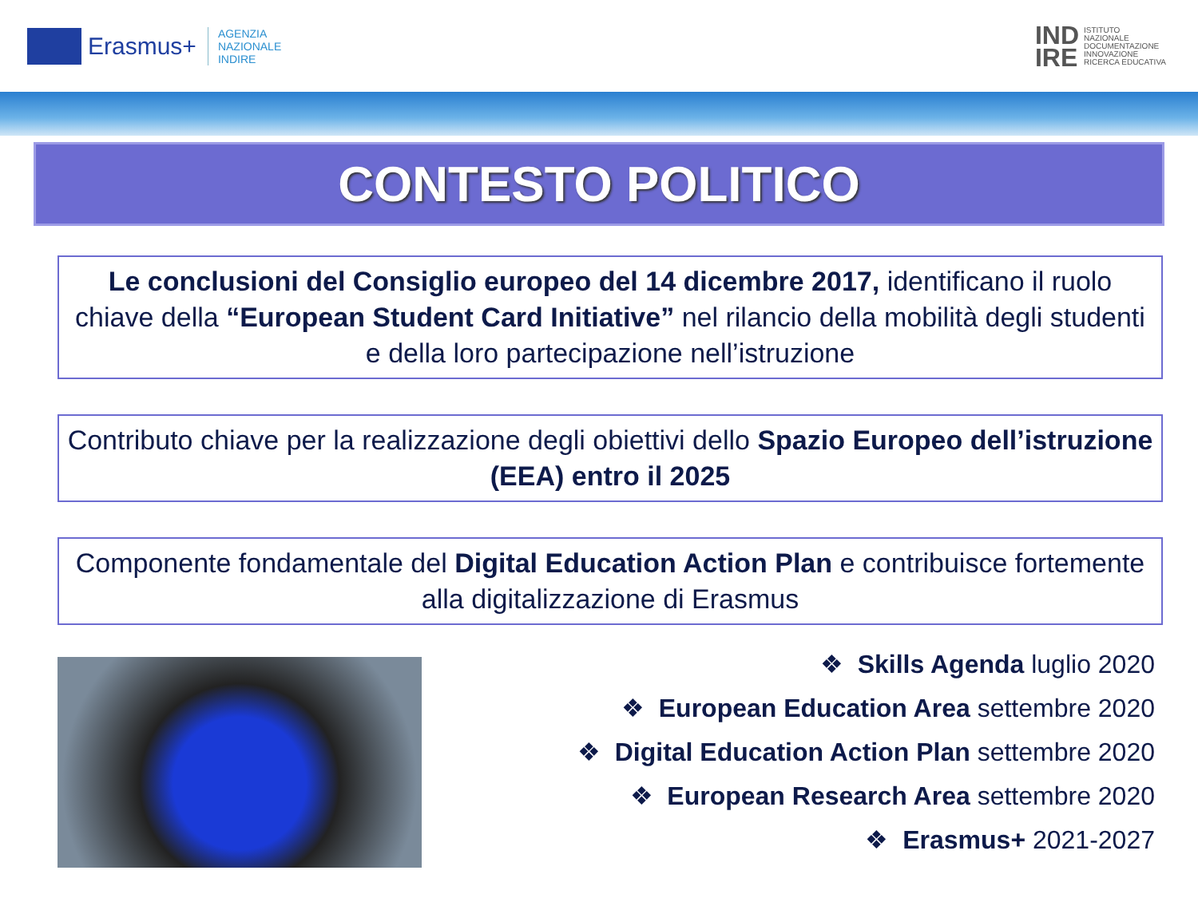Erasmus+
AGENZIA
NAZIONALE
INDIRE
IND
IRE ISTITUTO
NAZIONALE
DOCUMENTAZIONE
INNOVAZIONE
RICERCA EDUCATIVA
CONTESTO POLITICO
Le conclusioni del Consiglio europeo del 14 dicembre 2017, identificano il ruolo chiave della “European Student Card Initiative” nel rilancio della mobilità degli studenti e della loro partecipazione nell’istruzione
Contributo chiave per la realizzazione degli obiettivi dello Spazio Europeo dell’istruzione (EEA) entro il 2025
Componente fondamentale del Digital Education Action Plan e contribuisce fortemente alla digitalizzazione di Erasmus
❖ Skills Agenda luglio 2020
❖ European Education Area settembre 2020
❖ Digital Education Action Plan settembre 2020
❖ European Research Area settembre 2020
❖ Erasmus+ 2021-2027